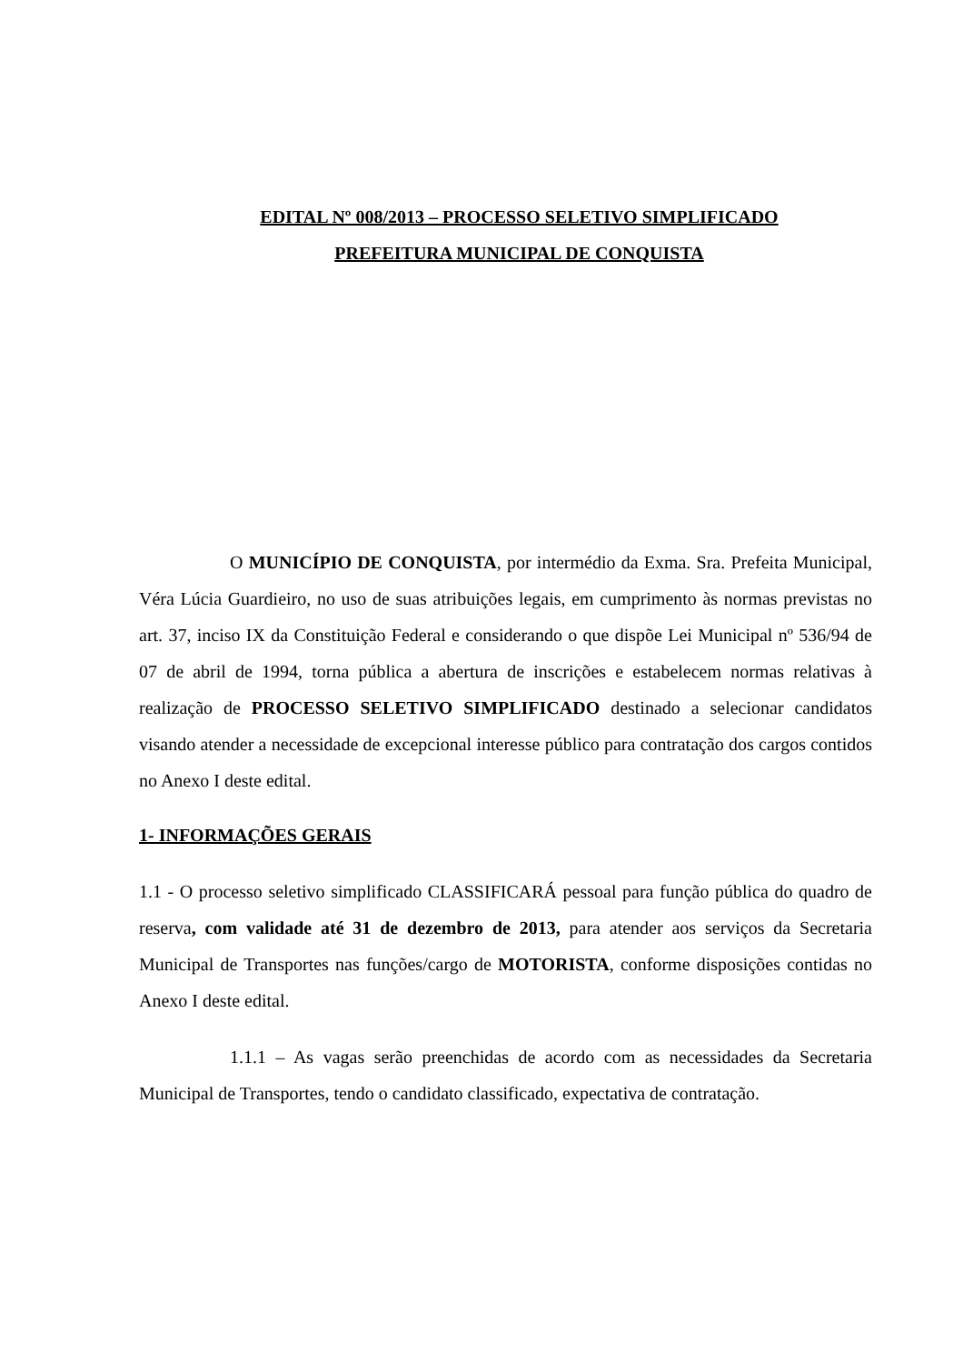EDITAL Nº 008/2013 – PROCESSO SELETIVO SIMPLIFICADO
PREFEITURA MUNICIPAL DE CONQUISTA
O MUNICÍPIO DE CONQUISTA, por intermédio da Exma. Sra. Prefeita Municipal, Véra Lúcia Guardieiro, no uso de suas atribuições legais, em cumprimento às normas previstas no art. 37, inciso IX da Constituição Federal e considerando o que dispõe Lei Municipal nº 536/94 de 07 de abril de 1994, torna pública a abertura de inscrições e estabelecem normas relativas à realização de PROCESSO SELETIVO SIMPLIFICADO destinado a selecionar candidatos visando atender a necessidade de excepcional interesse público para contratação dos cargos contidos no Anexo I deste edital.
1- INFORMAÇÕES GERAIS
1.1 - O processo seletivo simplificado CLASSIFICARÁ pessoal para função pública do quadro de reserva, com validade até 31 de dezembro de 2013, para atender aos serviços da Secretaria Municipal de Transportes nas funções/cargo de MOTORISTA, conforme disposições contidas no Anexo I deste edital.
1.1.1 – As vagas serão preenchidas de acordo com as necessidades da Secretaria Municipal de Transportes, tendo o candidato classificado, expectativa de contratação.